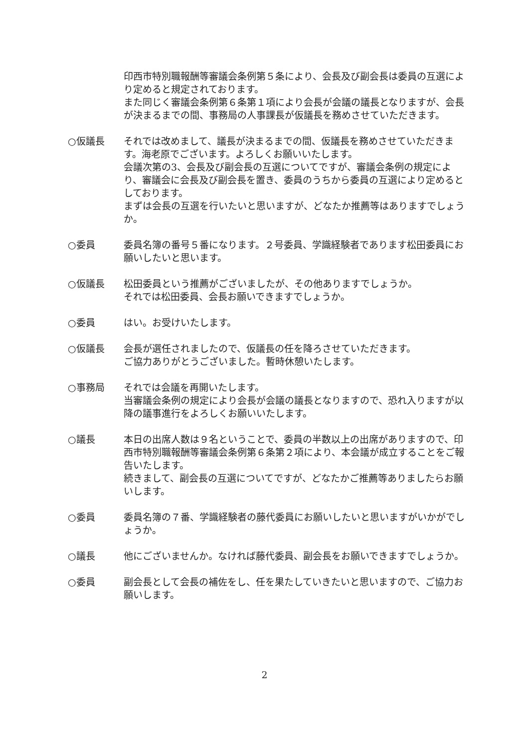印西市特別職報酬等審議会条例第５条により、会長及び副会長は委員の互選により定めると規定されております。
また同じく審議会条例第６条第１項により会長が会議の議長となりますが、会長が決まるまでの間、事務局の人事課長が仮議長を務めさせていただきます。
○仮議長 それでは改めまして、議長が決まるまでの間、仮議長を務めさせていただきます。海老原でございます。よろしくお願いいたします。
会議次第の3、会長及び副会長の互選についてですが、審議会条例の規定により、審議会に会長及び副会長を置き、委員のうちから委員の互選により定めるとしております。
まずは会長の互選を行いたいと思いますが、どなたか推薦等はありますでしょうか。
○委員 委員名簿の番号５番になります。２号委員、学識経験者であります松田委員にお願いしたいと思います。
○仮議長 松田委員という推薦がございましたが、その他ありますでしょうか。
それでは松田委員、会長お願いできますでしょうか。
○委員 はい。お受けいたします。
○仮議長 会長が選任されましたので、仮議長の任を降ろさせていただきます。
ご協力ありがとうございました。暫時休憩いたします。
○事務局 それでは会議を再開いたします。
当審議会条例の規定により会長が会議の議長となりますので、恐れ入りますが以降の議事進行をよろしくお願いいたします。
○議長 本日の出席人数は９名ということで、委員の半数以上の出席がありますので、印西市特別職報酬等審議会条例第６条第２項により、本会議が成立することをご報告いたします。
続きまして、副会長の互選についてですが、どなたかご推薦等ありましたらお願いします。
○委員 委員名簿の７番、学識経験者の藤代委員にお願いしたいと思いますがいかがでしょうか。
○議長 他にございませんか。なければ藤代委員、副会長をお願いできますでしょうか。
○委員 副会長として会長の補佐をし、任を果たしていきたいと思いますので、ご協力お願いします。
2